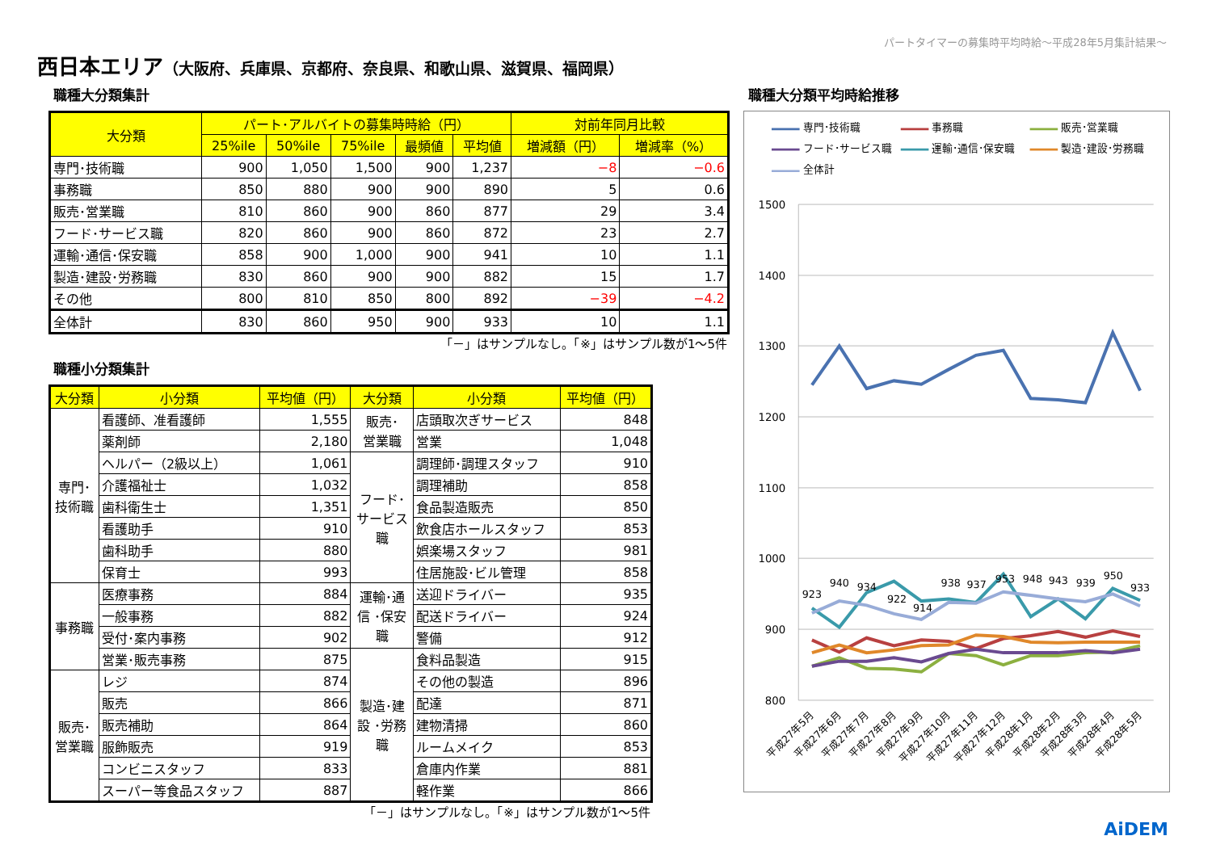パートタイマーの募集時平均時給～平成28年5月集計結果～
西日本エリア（大阪府、兵庫県、京都府、奈良県、和歌山県、滋賀県、福岡県）
職種大分類集計
| 大分類 | パート･アルバイトの募集時時給（円） | | | | | 対前年同月比較 | |
| --- | --- | --- | --- | --- | --- | --- | --- |
| | 25%ile | 50%ile | 75%ile | 最頻値 | 平均値 | 増減額（円） | 増減率（%） |
| 専門･技術職 | 900 | 1,050 | 1,500 | 900 | 1,237 | −8 | −0.6 |
| 事務職 | 850 | 880 | 900 | 900 | 890 | 5 | 0.6 |
| 販売･営業職 | 810 | 860 | 900 | 860 | 877 | 29 | 3.4 |
| フード･サービス職 | 820 | 860 | 900 | 860 | 872 | 23 | 2.7 |
| 運輸･通信･保安職 | 858 | 900 | 1,000 | 900 | 941 | 10 | 1.1 |
| 製造･建設･労務職 | 830 | 860 | 900 | 900 | 882 | 15 | 1.7 |
| その他 | 800 | 810 | 850 | 800 | 892 | −39 | −4.2 |
| 全体計 | 830 | 860 | 950 | 900 | 933 | 10 | 1.1 |
「－」はサンプルなし。「※」はサンプル数が1～5件
職種小分類集計
| 大分類 | 小分類 | 平均値（円） | 大分類 | 小分類 | 平均値（円） |
| --- | --- | --- | --- | --- | --- |
| 専門･ 技術職 | 看護師、准看護師 | 1,555 | 販売･ 営業職 | 店頭取次ぎサービス | 848 |
| | 薬剤師 | 2,180 | | 営業 | 1,048 |
| | ヘルパー（2級以上） | 1,061 | フード･ サービス 職 | 調理師･調理スタッフ | 910 |
| | 介護福祉士 | 1,032 | | 調理補助 | 858 |
| | 歯科衛生士 | 1,351 | | 食品製造販売 | 850 |
| | 看護助手 | 910 | | 飲食店ホールスタッフ | 853 |
| | 歯科助手 | 880 | | 娯楽場スタッフ | 981 |
| | 保育士 | 993 | | 住居施設･ビル管理 | 858 |
| 事務職 | 医療事務 | 884 | 運輸･通 信 ･保安 職 | 送迎ドライバー | 935 |
| | 一般事務 | 882 | | 配送ドライバー | 924 |
| | 受付･案内事務 | 902 | | 警備 | 912 |
| | 営業･販売事務 | 875 | 製造･建 設 ･労務 職 | 食料品製造 | 915 |
| 販売･ 営業職 | レジ | 874 | | その他の製造 | 896 |
| | 販売 | 866 | | 配達 | 871 |
| | 販売補助 | 864 | | 建物清掃 | 860 |
| | 服飾販売 | 919 | | ルームメイク | 853 |
| | コンビニスタッフ | 833 | | 倉庫内作業 | 881 |
| | スーパー等食品スタッフ | 887 | | 軽作業 | 866 |
「－」はサンプルなし。「※」はサンプル数が1～5件
職種大分類平均時給推移
専門･技術職
事務職
販売･営業職
フード･サービス職
運輸･通信･保安職
製造･建設･労務職
全体計
1500
1400
1300
1200
1100
1000
900
800
923
940
934
922
914
938
937
953
948
943
939
950
933
平成27年5月
平成27年6月
平成27年7月
平成27年8月
平成27年9月
平成27年10月
平成27年11月
平成27年12月
平成28年1月
平成28年2月
平成28年3月
平成28年4月
平成28年5月
AiDEM